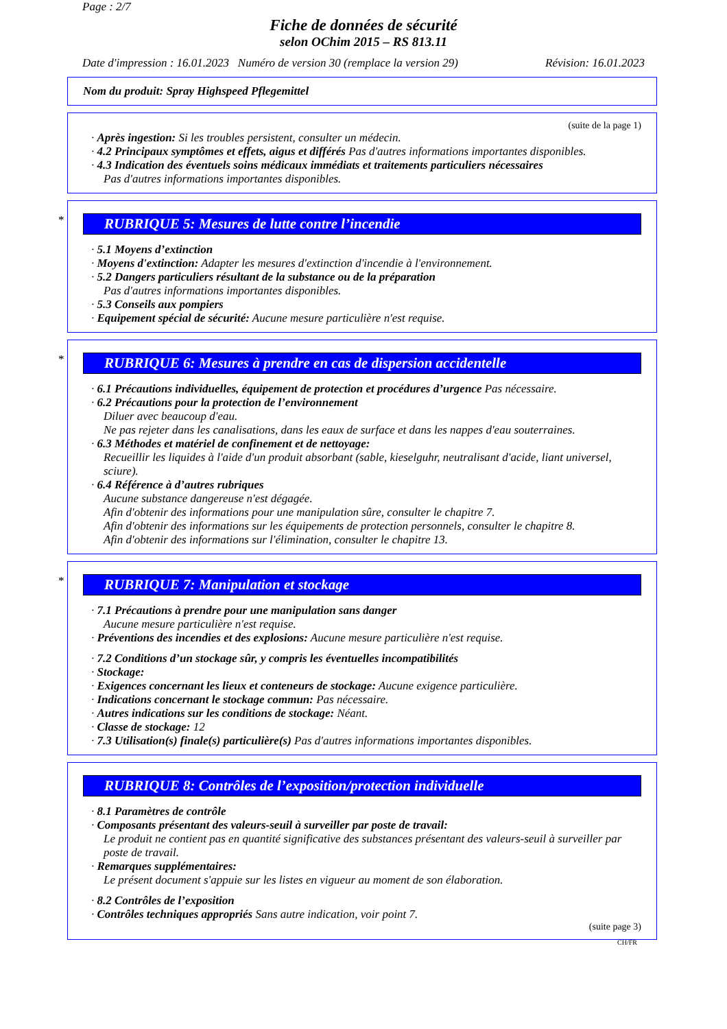Page : 2/7
Fiche de données de sécurité
selon OChim 2015 – RS 813.11
Date d'impression : 16.01.2023 Numéro de version 30 (remplace la version 29) Révision: 16.01.2023
Nom du produit: Spray Highspeed Pflegemittel
(suite de la page 1)
· Après ingestion: Si les troubles persistent, consulter un médecin.
· 4.2 Principaux symptômes et effets, aigus et différés Pas d'autres informations importantes disponibles.
· 4.3 Indication des éventuels soins médicaux immédiats et traitements particuliers nécessaires
Pas d'autres informations importantes disponibles.
*
RUBRIQUE 5: Mesures de lutte contre l’incendie
· 5.1 Moyens d’extinction
· Moyens d'extinction: Adapter les mesures d'extinction d'incendie à l'environnement.
· 5.2 Dangers particuliers résultant de la substance ou de la préparation
Pas d'autres informations importantes disponibles.
· 5.3 Conseils aux pompiers
· Equipement spécial de sécurité: Aucune mesure particulière n'est requise.
*
RUBRIQUE 6: Mesures à prendre en cas de dispersion accidentelle
· 6.1 Précautions individuelles, équipement de protection et procédures d’urgence Pas nécessaire.
· 6.2 Précautions pour la protection de l’environnement
Diluer avec beaucoup d'eau.
Ne pas rejeter dans les canalisations, dans les eaux de surface et dans les nappes d'eau souterraines.
· 6.3 Méthodes et matériel de confinement et de nettoyage:
Recueillir les liquides à l'aide d'un produit absorbant (sable, kieselguhr, neutralisant d'acide, liant universel, sciure).
· 6.4 Référence à d’autres rubriques
Aucune substance dangereuse n'est dégagée.
Afin d'obtenir des informations pour une manipulation sûre, consulter le chapitre 7.
Afin d'obtenir des informations sur les équipements de protection personnels, consulter le chapitre 8.
Afin d'obtenir des informations sur l'élimination, consulter le chapitre 13.
*
RUBRIQUE 7: Manipulation et stockage
· 7.1 Précautions à prendre pour une manipulation sans danger
Aucune mesure particulière n'est requise.
· Préventions des incendies et des explosions: Aucune mesure particulière n'est requise.
· 7.2 Conditions d’un stockage sûr, y compris les éventuelles incompatibilités
· Stockage:
· Exigences concernant les lieux et conteneurs de stockage: Aucune exigence particulière.
· Indications concernant le stockage commun: Pas nécessaire.
· Autres indications sur les conditions de stockage: Néant.
· Classe de stockage: 12
· 7.3 Utilisation(s) finale(s) particulière(s) Pas d'autres informations importantes disponibles.
RUBRIQUE 8: Contrôles de l’exposition/protection individuelle
· 8.1 Paramètres de contrôle
· Composants présentant des valeurs-seuil à surveiller par poste de travail:
Le produit ne contient pas en quantité significative des substances présentant des valeurs-seuil à surveiller par poste de travail.
· Remarques supplémentaires:
Le présent document s'appuie sur les listes en vigueur au moment de son élaboration.
· 8.2 Contrôles de l’exposition
· Contrôles techniques appropriés Sans autre indication, voir point 7.
(suite page 3)
CH/FR